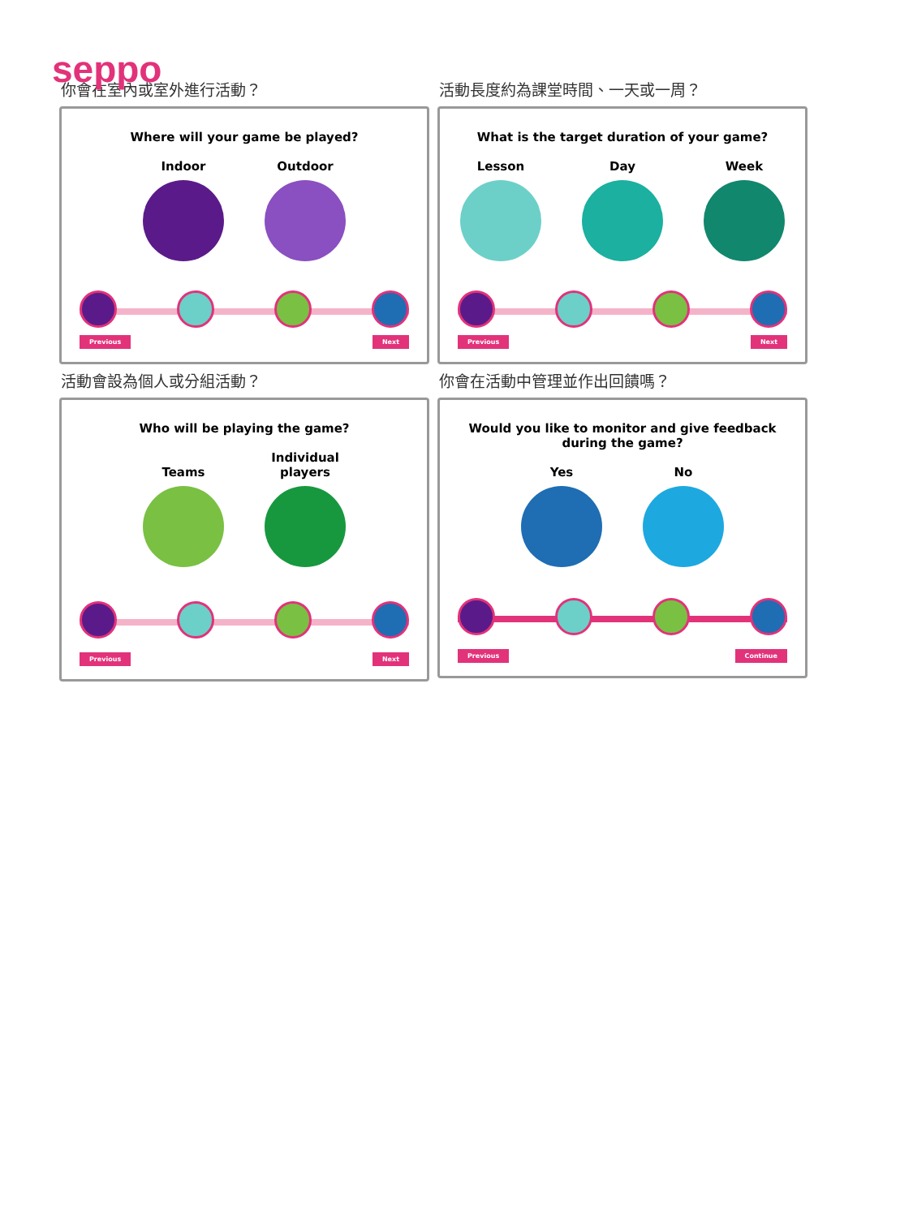seppo
你會在室內或室外進行活動？
Where will your game be played?
Indoor
Outdoor
Previous Next
活動長度約為課堂時間、一天或一周？
What is the target duration of your game?
Lesson
Day
Week
Previous Next
活動會設為個人或分組活動？
Who will be playing the game?
Teams
Individual players
Previous Next
你會在活動中管理並作出回饋嗎？
Would you like to monitor and give feedback
during the game?
Yes
No
Previous Continue